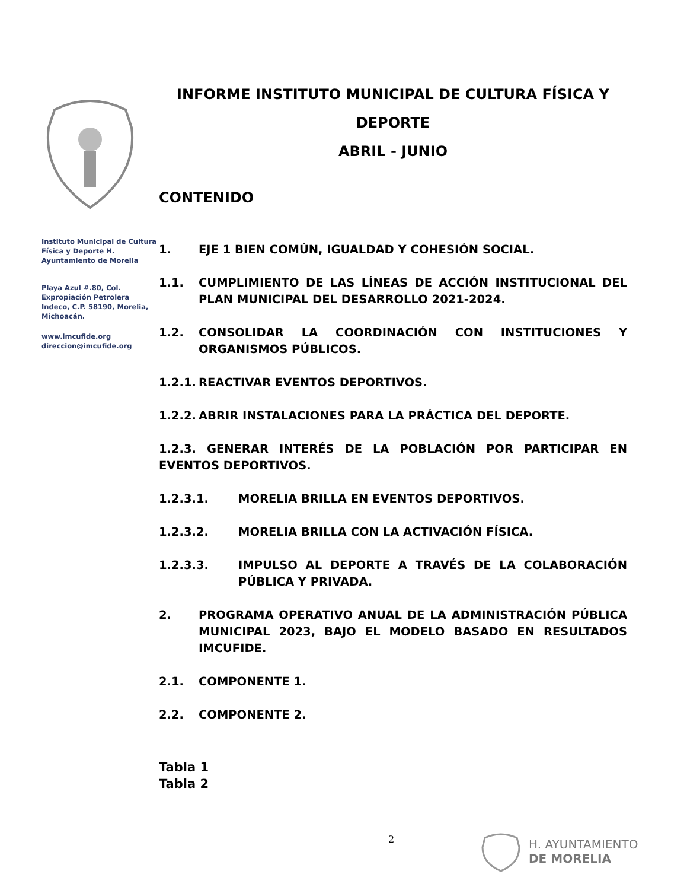Instituto Municipal de Cultura Física y Deporte H. Ayuntamiento de Morelia
Playa Azul #.80, Col. Expropiación Petrolera Indeco, C.P. 58190, Morelia, Michoacán.
www.imcufide.org
direccion@imcufide.org
INFORME INSTITUTO MUNICIPAL DE CULTURA FÍSICA Y DEPORTE
ABRIL - JUNIO
CONTENIDO
1. EJE 1 BIEN COMÚN, IGUALDAD Y COHESIÓN SOCIAL.
1.1. CUMPLIMIENTO DE LAS LÍNEAS DE ACCIÓN INSTITUCIONAL DEL PLAN MUNICIPAL DEL DESARROLLO 2021-2024.
1.2. CONSOLIDAR LA COORDINACIÓN CON INSTITUCIONES Y ORGANISMOS PÚBLICOS.
1.2.1. REACTIVAR EVENTOS DEPORTIVOS.
1.2.2. ABRIR INSTALACIONES PARA LA PRÁCTICA DEL DEPORTE.
1.2.3. GENERAR INTERÉS DE LA POBLACIÓN POR PARTICIPAR EN EVENTOS DEPORTIVOS.
1.2.3.1. MORELIA BRILLA EN EVENTOS DEPORTIVOS.
1.2.3.2. MORELIA BRILLA CON LA ACTIVACIÓN FÍSICA.
1.2.3.3. IMPULSO AL DEPORTE A TRAVÉS DE LA COLABORACIÓN PÚBLICA Y PRIVADA.
2. PROGRAMA OPERATIVO ANUAL DE LA ADMINISTRACIÓN PÚBLICA MUNICIPAL 2023, BAJO EL MODELO BASADO EN RESULTADOS IMCUFIDE.
2.1. COMPONENTE 1.
2.2. COMPONENTE 2.
Tabla 1
Tabla 2
2
H. AYUNTAMIENTO
DE MORELIA